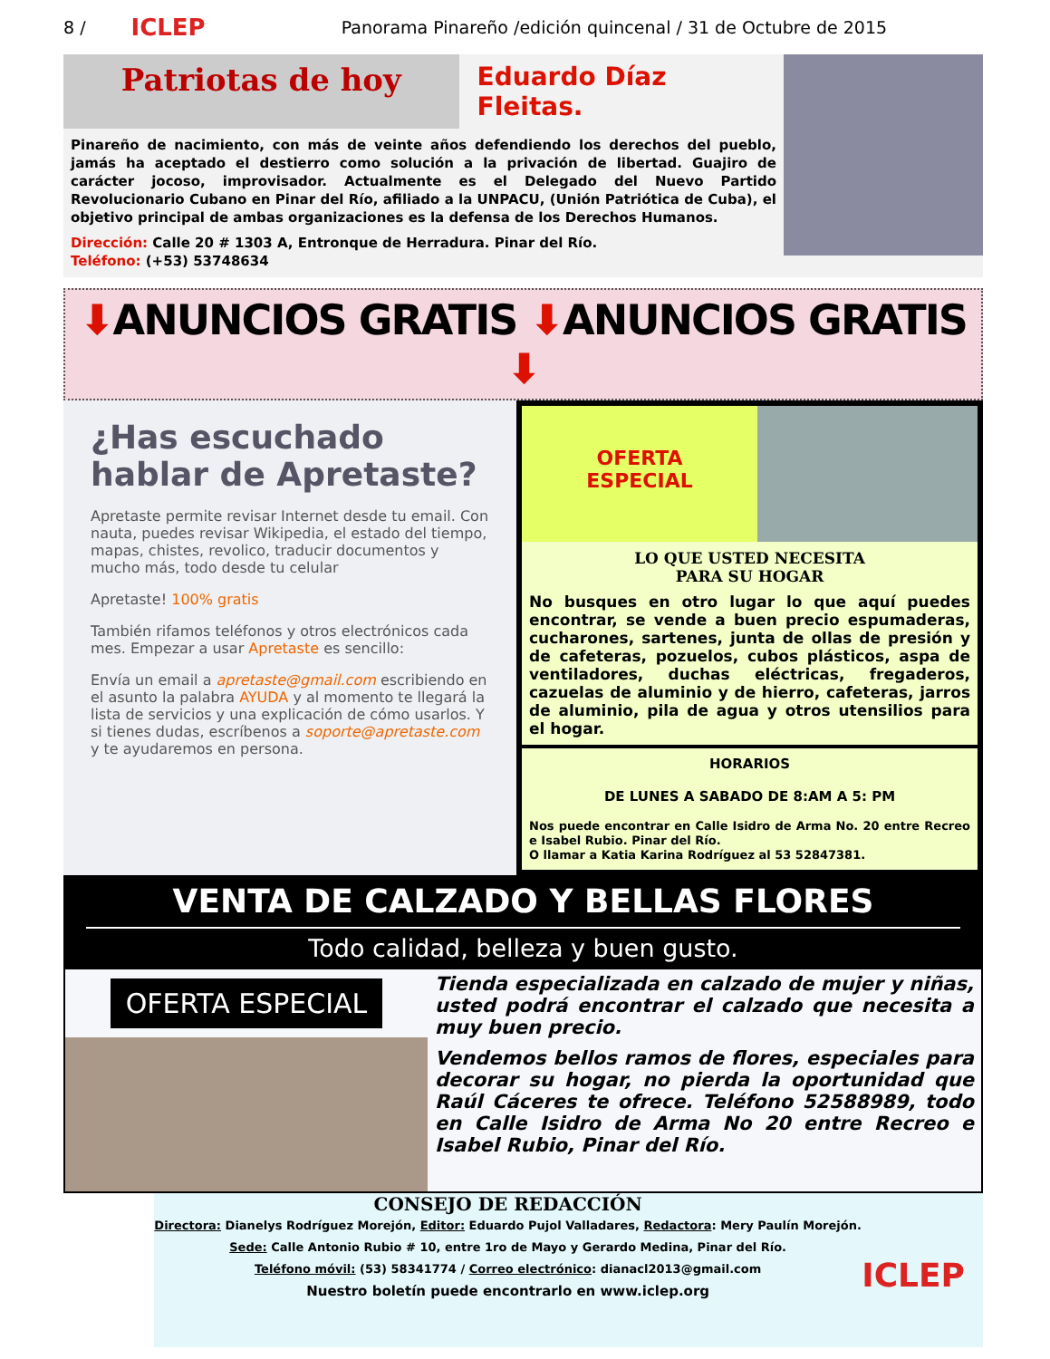8 / ICLEP Panorama Pinareño /edición quincenal / 31 de Octubre de 2015
Patriotas de hoy
Eduardo Díaz Fleitas.
Pinareño de nacimiento, con más de veinte años defendiendo los derechos del pueblo, jamás ha aceptado el destierro como solución a la privación de libertad. Guajiro de carácter jocoso, improvisador. Actualmente es el Delegado del Nuevo Partido Revolucionario Cubano en Pinar del Río, afiliado a la UNPACU, (Unión Patriótica de Cuba), el objetivo principal de ambas organizaciones es la defensa de los Derechos Humanos.
Dirección: Calle 20 # 1303 A, Entronque de Herradura. Pinar del Río.
Teléfono: (+53) 53748634
⬇ANUNCIOS GRATIS ⬇ANUNCIOS GRATIS ⬇
¿Has escuchado hablar de Apretaste?
Apretaste permite revisar Internet desde tu email. Con nauta, puedes revisar Wikipedia, el estado del tiempo, mapas, chistes, revolico, traducir documentos y mucho más, todo desde tu celular
Apretaste! 100% gratis
También rifamos teléfonos y otros electrónicos cada mes. Empezar a usar Apretaste es sencillo:
Envía un email a apretaste@gmail.com escribiendo en el asunto la palabra AYUDA y al momento te llegará la lista de servicios y una explicación de cómo usarlos. Y si tienes dudas, escríbenos a soporte@apretaste.com y te ayudaremos en persona.
OFERTA
ESPECIAL
LO QUE USTED NECESITA
PARA SU HOGAR
No busques en otro lugar lo que aquí puedes encontrar, se vende a buen precio espumaderas, cucharones, sartenes, junta de ollas de presión y de cafeteras, pozuelos, cubos plásticos, aspa de ventiladores, duchas eléctricas, fregaderos, cazuelas de aluminio y de hierro, cafeteras, jarros de aluminio, pila de agua y otros utensilios para el hogar.
HORARIOS
DE LUNES A SABADO DE 8:AM A 5: PM
Nos puede encontrar en Calle Isidro de Arma No. 20 entre Recreo e Isabel Rubio. Pinar del Río.
O llamar a Katia Karina Rodríguez al 53 52847381.
VENTA DE CALZADO Y BELLAS FLORES
Todo calidad, belleza y buen gusto.
OFERTA ESPECIAL
Tienda especializada en calzado de mujer y niñas, usted podrá encontrar el calzado que necesita a muy buen precio.
Vendemos bellos ramos de flores, especiales para decorar su hogar, no pierda la oportunidad que Raúl Cáceres te ofrece. Teléfono 52588989, todo en Calle Isidro de Arma No 20 entre Recreo e Isabel Rubio, Pinar del Río.
CONSEJO DE REDACCIÓN
Directora: Dianelys Rodríguez Morejón, Editor: Eduardo Pujol Valladares, Redactora: Mery Paulín Morejón.
Sede: Calle Antonio Rubio # 10, entre 1ro de Mayo y Gerardo Medina, Pinar del Río.
Teléfono móvil: (53) 58341774 / Correo electrónico: dianacl2013@gmail.com
Nuestro boletín puede encontrarlo en www.iclep.org
ICLEP